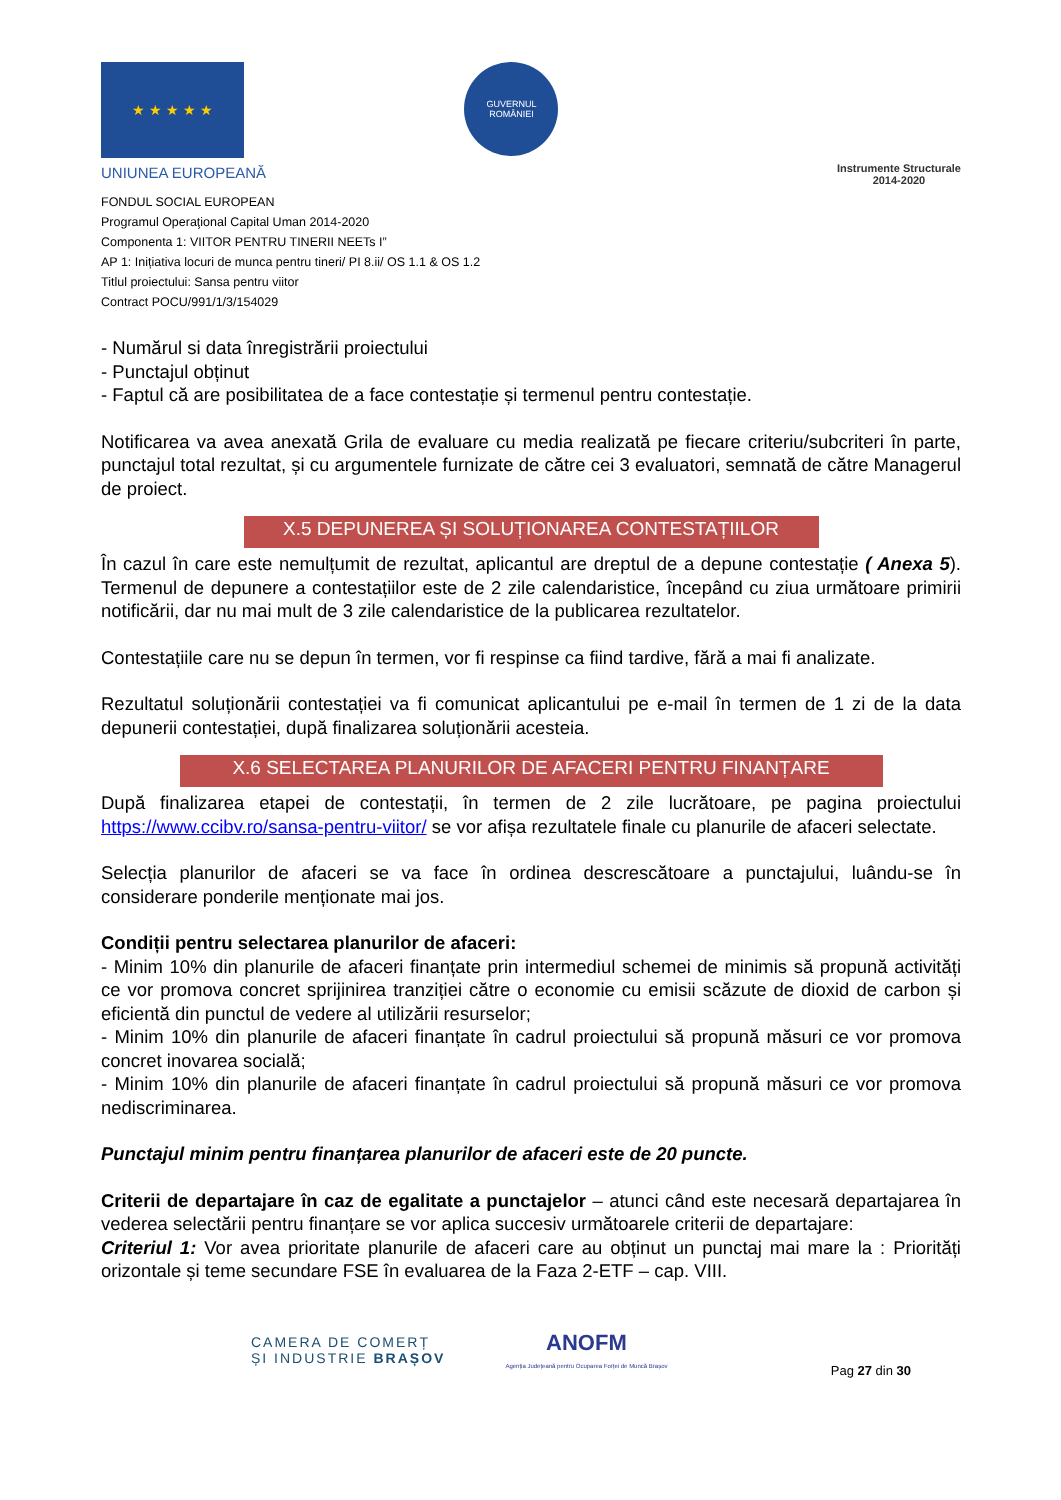★ ★ ★ ★ ★
UNIUNEA EUROPEANĂ
GUVERNUL ROMÂNIEI
Instrumente Structurale
2014-2020
FONDUL SOCIAL EUROPEAN
Programul Operaţional Capital Uman 2014-2020
Componenta 1: VIITOR PENTRU TINERII NEETs I”
AP 1: Inițiativa locuri de munca pentru tineri/ PI 8.ii/ OS 1.1 & OS 1.2
Titlul proiectului: Sansa pentru viitor
Contract POCU/991/1/3/154029
- Numărul si data înregistrării proiectului
- Punctajul obținut
- Faptul că are posibilitatea de a face contestație și termenul pentru contestație.
Notificarea va avea anexată Grila de evaluare cu media realizată pe fiecare criteriu/subcriteri în parte, punctajul total rezultat, și cu argumentele furnizate de către cei 3 evaluatori, semnată de către Managerul de proiect.
X.5 DEPUNEREA ȘI SOLUȚIONAREA CONTESTAȚIILOR
În cazul în care este nemulțumit de rezultat, aplicantul are dreptul de a depune contestație ( Anexa 5). Termenul de depunere a contestațiilor este de 2 zile calendaristice, începând cu ziua următoare primirii notificării, dar nu mai mult de 3 zile calendaristice de la publicarea rezultatelor.
Contestațiile care nu se depun în termen, vor fi respinse ca fiind tardive, fără a mai fi analizate.
Rezultatul soluționării contestației va fi comunicat aplicantului pe e-mail în termen de 1 zi de la data depunerii contestației, după finalizarea soluționării acesteia.
X.6 SELECTAREA PLANURILOR DE AFACERI PENTRU FINANȚARE
După finalizarea etapei de contestații, în termen de 2 zile lucrătoare, pe pagina proiectului https://www.ccibv.ro/sansa-pentru-viitor/ se vor afișa rezultatele finale cu planurile de afaceri selectate.
Selecția planurilor de afaceri se va face în ordinea descrescătoare a punctajului, luându-se în considerare ponderile menționate mai jos.
Condiții pentru selectarea planurilor de afaceri:
- Minim 10% din planurile de afaceri finanțate prin intermediul schemei de minimis să propună activități ce vor promova concret sprijinirea tranziției către o economie cu emisii scăzute de dioxid de carbon și eficientă din punctul de vedere al utilizării resurselor;
- Minim 10% din planurile de afaceri finanțate în cadrul proiectului să propună măsuri ce vor promova concret inovarea socială;
- Minim 10% din planurile de afaceri finanțate în cadrul proiectului să propună măsuri ce vor promova nediscriminarea.
Punctajul minim pentru finanțarea planurilor de afaceri este de 20 puncte.
Criterii de departajare în caz de egalitate a punctajelor – atunci când este necesară departajarea în vederea selectării pentru finanțare se vor aplica succesiv următoarele criterii de departajare:
Criteriul 1: Vor avea prioritate planurile de afaceri care au obținut un punctaj mai mare la : Priorități orizontale și teme secundare FSE în evaluarea de la Faza 2-ETF – cap. VIII.
CAMERA DE COMERȚ
ȘI INDUSTRIE BRAȘOV
ANOFM
Agenția Județeană pentru Ocuparea Forței de Muncă Brașov
Pag 27 din 30